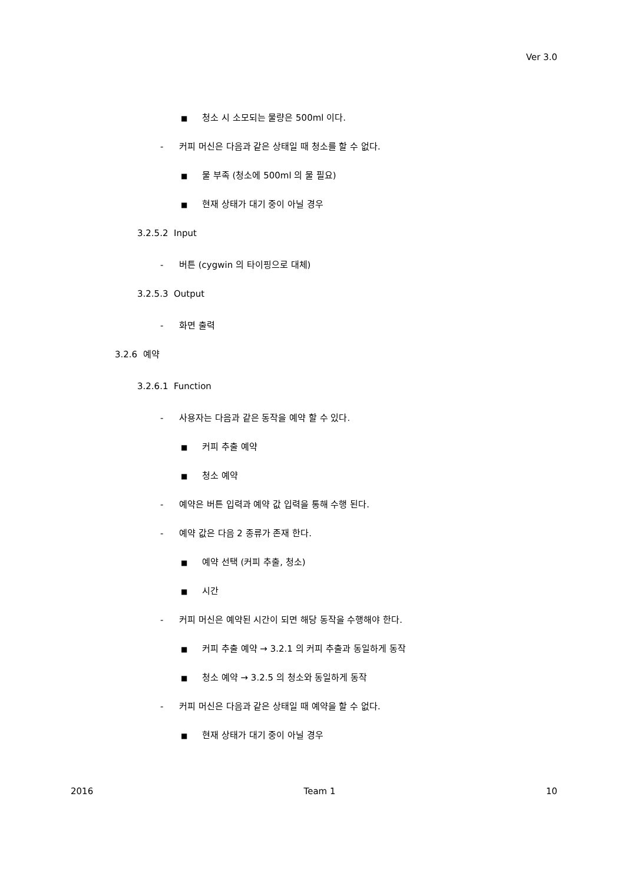Ver 3.0
■ 청소 시 소모되는 물량은 500ml 이다.
- 커피 머신은 다음과 같은 상태일 때 청소를 할 수 없다.
■ 물 부족 (청소에 500ml 의 물 필요)
■ 현재 상태가 대기 중이 아닐 경우
3.2.5.2 Input
- 버튼 (cygwin 의 타이핑으로 대체)
3.2.5.3 Output
- 화면 출력
3.2.6 예약
3.2.6.1 Function
- 사용자는 다음과 같은 동작을 예약 할 수 있다.
■ 커피 추출 예약
■ 청소 예약
- 예약은 버튼 입력과 예약 값 입력을 통해 수행 된다.
- 예약 값은 다음 2 종류가 존재 한다.
■ 예약 선택 (커피 추출, 청소)
■ 시간
- 커피 머신은 예약된 시간이 되면 해당 동작을 수행해야 한다.
■ 커피 추출 예약 → 3.2.1 의 커피 추출과 동일하게 동작
■ 청소 예약 → 3.2.5 의 청소와 동일하게 동작
- 커피 머신은 다음과 같은 상태일 때 예약을 할 수 없다.
■ 현재 상태가 대기 중이 아닐 경우
2016 Team 1 10